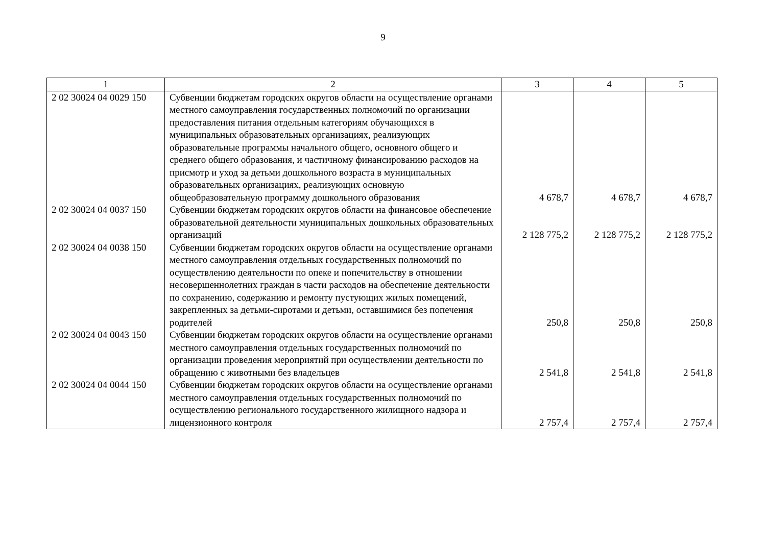9
| 1 | 2 | 3 | 4 | 5 |
| --- | --- | --- | --- | --- |
| 2 02 30024 04 0029 150 | Субвенции бюджетам городских округов области на осуществление органами местного самоуправления государственных полномочий по организации предоставления питания отдельным категориям обучающихся в муниципальных образовательных организациях, реализующих образовательные программы начального общего, основного общего и среднего общего образования, и частичному финансированию расходов на присмотр и уход за детьми дошкольного возраста в муниципальных образовательных организациях, реализующих основную общеобразовательную программу дошкольного образования | 4 678,7 | 4 678,7 | 4 678,7 |
| 2 02 30024 04 0037 150 | Субвенции бюджетам городских округов области на финансовое обеспечение образовательной деятельности муниципальных дошкольных образовательных организаций | 2 128 775,2 | 2 128 775,2 | 2 128 775,2 |
| 2 02 30024 04 0038 150 | Субвенции бюджетам городских округов области на осуществление органами местного самоуправления отдельных государственных полномочий по осуществлению деятельности по опеке и попечительству в отношении несовершеннолетних граждан в части расходов на обеспечение деятельности по сохранению, содержанию и ремонту пустующих жилых помещений, закрепленных за детьми-сиротами и детьми, оставшимися без попечения родителей | 250,8 | 250,8 | 250,8 |
| 2 02 30024 04 0043 150 | Субвенции бюджетам городских округов области на осуществление органами местного самоуправления отдельных государственных полномочий по организации проведения мероприятий при осуществлении деятельности по обращению с животными без владельцев | 2 541,8 | 2 541,8 | 2 541,8 |
| 2 02 30024 04 0044 150 | Субвенции бюджетам городских округов области на осуществление органами местного самоуправления отдельных государственных полномочий по осуществлению регионального государственного жилищного надзора и лицензионного контроля | 2 757,4 | 2 757,4 | 2 757,4 |